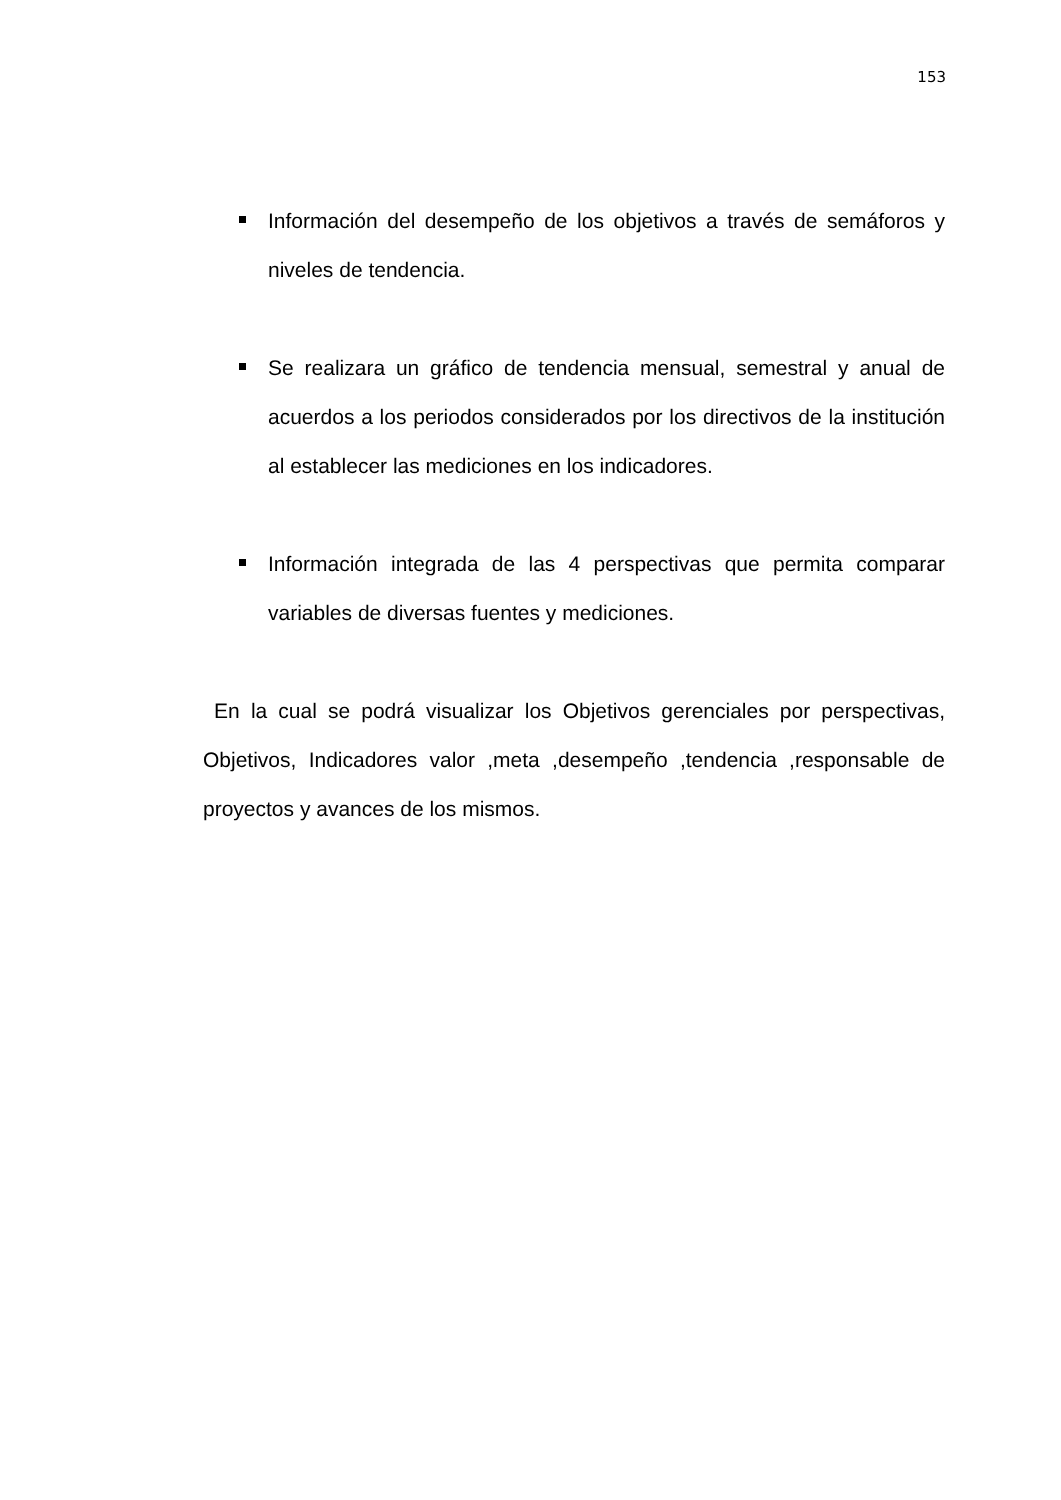153
Información del desempeño de los objetivos a través de semáforos y niveles de tendencia.
Se realizara un gráfico de tendencia mensual, semestral y anual de acuerdos a los periodos considerados por los directivos de la institución al establecer las mediciones en los indicadores.
Información integrada de las 4 perspectivas que permita comparar variables de diversas fuentes y mediciones.
En la cual se podrá visualizar los Objetivos gerenciales por perspectivas, Objetivos, Indicadores valor ,meta ,desempeño ,tendencia ,responsable de proyectos y avances de los mismos.